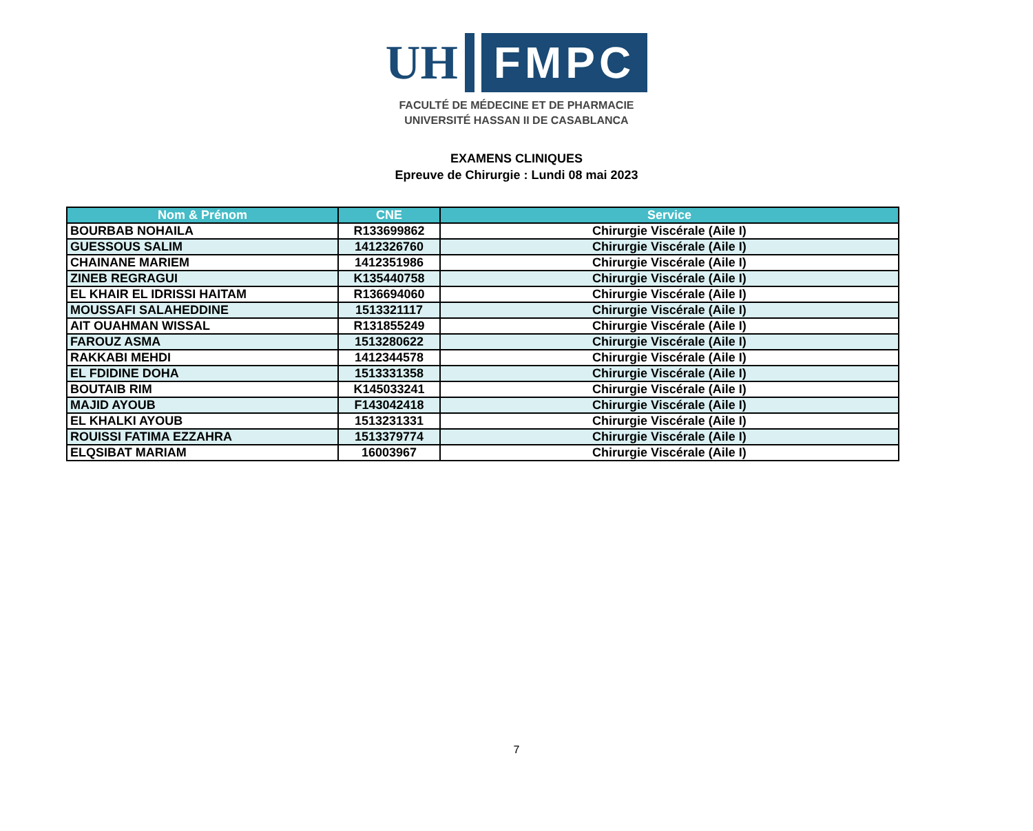UH
FMPC
FACULTÉ DE MÉDECINE ET DE PHARMACIE
UNIVERSITÉ HASSAN II DE CASABLANCA
EXAMENS CLINIQUES
Epreuve de Chirurgie : Lundi 08 mai 2023
| Nom & Prénom | CNE | Service |
| --- | --- | --- |
| BOURBAB NOHAILA | R133699862 | Chirurgie Viscérale (Aile I) |
| GUESSOUS SALIM | 1412326760 | Chirurgie Viscérale (Aile I) |
| CHAINANE MARIEM | 1412351986 | Chirurgie Viscérale (Aile I) |
| ZINEB REGRAGUI | K135440758 | Chirurgie Viscérale (Aile I) |
| EL KHAIR EL IDRISSI HAITAM | R136694060 | Chirurgie Viscérale (Aile I) |
| MOUSSAFI SALAHEDDINE | 1513321117 | Chirurgie Viscérale (Aile I) |
| AIT OUAHMAN WISSAL | R131855249 | Chirurgie Viscérale (Aile I) |
| FAROUZ ASMA | 1513280622 | Chirurgie Viscérale (Aile I) |
| RAKKABI MEHDI | 1412344578 | Chirurgie Viscérale (Aile I) |
| EL FDIDINE DOHA | 1513331358 | Chirurgie Viscérale (Aile I) |
| BOUTAIB RIM | K145033241 | Chirurgie Viscérale (Aile I) |
| MAJID AYOUB | F143042418 | Chirurgie Viscérale (Aile I) |
| EL KHALKI AYOUB | 1513231331 | Chirurgie Viscérale (Aile I) |
| ROUISSI FATIMA EZZAHRA | 1513379774 | Chirurgie Viscérale (Aile I) |
| ELQSIBAT MARIAM | 16003967 | Chirurgie Viscérale (Aile I) |
7